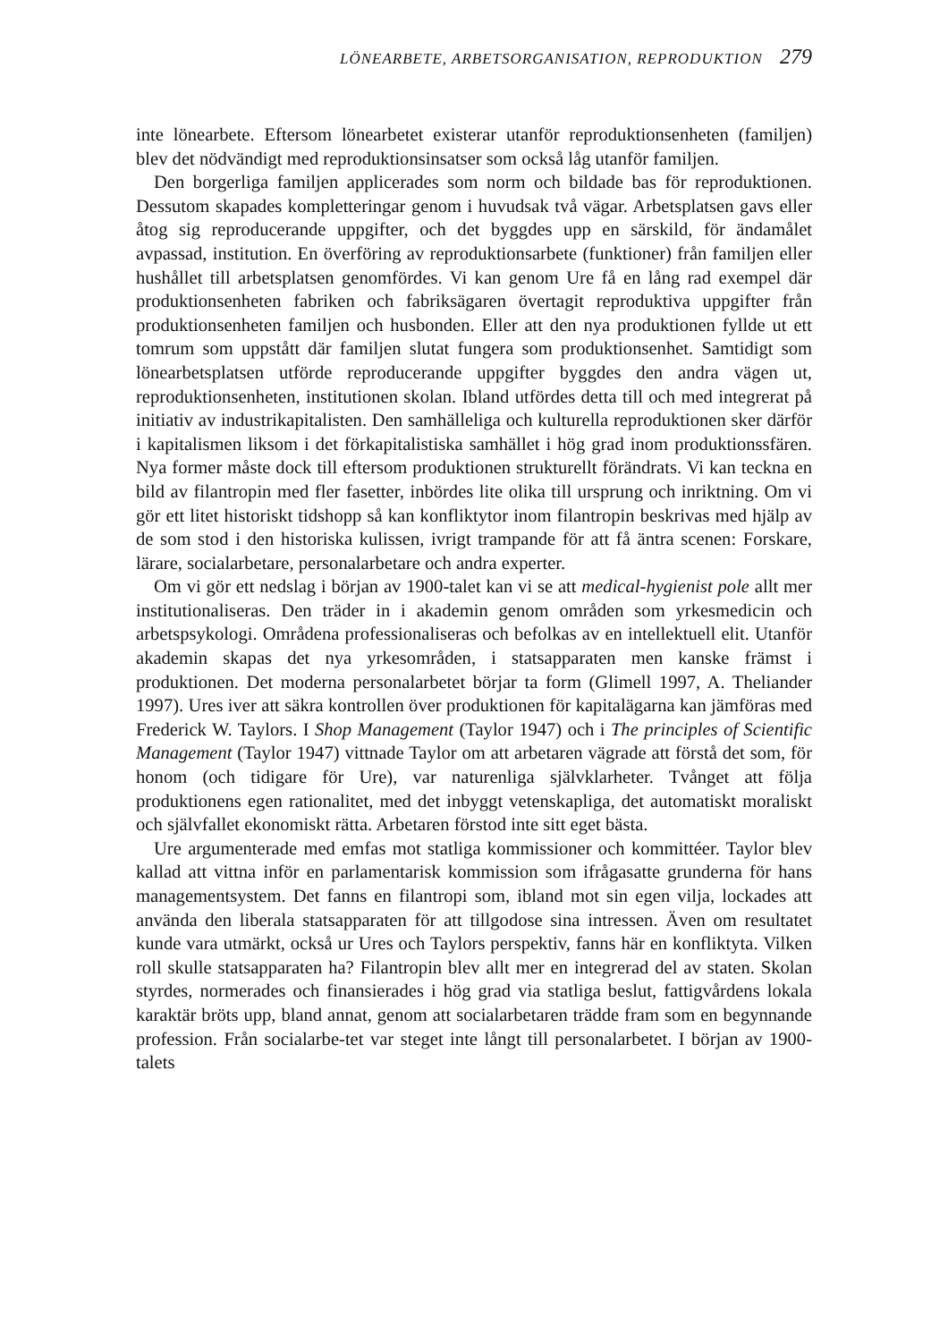LÖNEARBETE, ARBETSORGANISATION, REPRODUKTION 279
inte lönearbete. Eftersom lönearbetet existerar utanför reproduktionsenheten (familjen) blev det nödvändigt med reproduktionsinsatser som också låg utanför familjen.
Den borgerliga familjen applicerades som norm och bildade bas för reproduktionen. Dessutom skapades kompletteringar genom i huvudsak två vägar. Arbetsplatsen gavs eller åtog sig reproducerande uppgifter, och det byggdes upp en särskild, för ändamålet avpassad, institution. En överföring av reproduktionsarbete (funktioner) från familjen eller hushållet till arbetsplatsen genomfördes. Vi kan genom Ure få en lång rad exempel där produktionsenheten fabriken och fabriksägaren övertagit reproduktiva uppgifter från produktionsenheten familjen och husbonden. Eller att den nya produktionen fyllde ut ett tomrum som uppstått där familjen slutat fungera som produktionsenhet. Samtidigt som lönearbetsplatsen utförde reproducerande uppgifter byggdes den andra vägen ut, reproduktionsenheten, institutionen skolan. Ibland utfördes detta till och med integrerat på initiativ av industrikapitalisten. Den samhälleliga och kulturella reproduktionen sker därför i kapitalismen liksom i det förkapitalistiska samhället i hög grad inom produktionssfären. Nya former måste dock till eftersom produktionen strukturellt förändrats. Vi kan teckna en bild av filantropin med fler fasetter, inbördes lite olika till ursprung och inriktning. Om vi gör ett litet historiskt tidshopp så kan konfliktytor inom filantropin beskrivas med hjälp av de som stod i den historiska kulissen, ivrigt trampande för att få äntra scenen: Forskare, lärare, socialarbetare, personalarbetare och andra experter.
Om vi gör ett nedslag i början av 1900-talet kan vi se att medical-hygienist pole allt mer institutionaliseras. Den träder in i akademin genom områden som yrkesmedicin och arbetspsykologi. Områdena professionaliseras och befolkas av en intellektuell elit. Utanför akademin skapas det nya yrkesområden, i statsapparaten men kanske främst i produktionen. Det moderna personalarbetet börjar ta form (Glimell 1997, A. Theliander 1997). Ures iver att säkra kontrollen över produktionen för kapitalägarna kan jämföras med Frederick W. Taylors. I Shop Management (Taylor 1947) och i The principles of Scientific Management (Taylor 1947) vittnade Taylor om att arbetaren vägrade att förstå det som, för honom (och tidigare för Ure), var naturenliga självklarheter. Tvånget att följa produktionens egen rationalitet, med det inbyggt vetenskapliga, det automatiskt moraliskt och självfallet ekonomiskt rätta. Arbetaren förstod inte sitt eget bästa.
Ure argumenterade med emfas mot statliga kommissioner och kommittéer. Taylor blev kallad att vittna inför en parlamentarisk kommission som ifrågasatte grunderna för hans managementsystem. Det fanns en filantropi som, ibland mot sin egen vilja, lockades att använda den liberala statsapparaten för att tillgodose sina intressen. Även om resultatet kunde vara utmärkt, också ur Ures och Taylors perspektiv, fanns här en konfliktyta. Vilken roll skulle statsapparaten ha? Filantropin blev allt mer en integrerad del av staten. Skolan styrdes, normerades och finansierades i hög grad via statliga beslut, fattigvårdens lokala karaktär bröts upp, bland annat, genom att socialarbetaren trädde fram som en begynnande profession. Från socialarbe-tet var steget inte långt till personalarbetet. I början av 1900-talets